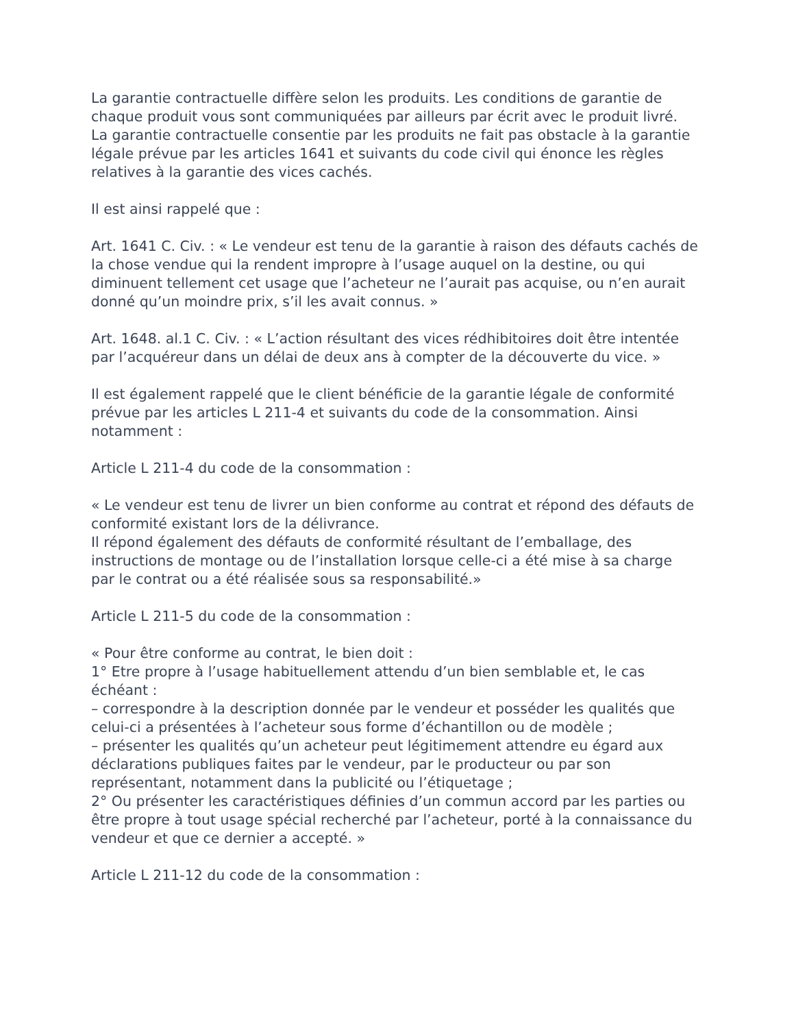La garantie contractuelle diffère selon les produits. Les conditions de garantie de chaque produit vous sont communiquées par ailleurs par écrit avec le produit livré. La garantie contractuelle consentie par les produits ne fait pas obstacle à la garantie légale prévue par les articles 1641 et suivants du code civil qui énonce les règles relatives à la garantie des vices cachés.
Il est ainsi rappelé que :
Art. 1641 C. Civ. : « Le vendeur est tenu de la garantie à raison des défauts cachés de la chose vendue qui la rendent impropre à l’usage auquel on la destine, ou qui diminuent tellement cet usage que l’acheteur ne l’aurait pas acquise, ou n’en aurait donné qu’un moindre prix, s’il les avait connus. »
Art. 1648. al.1 C. Civ. : « L’action résultant des vices rédhibitoires doit être intentée par l’acquéreur dans un délai de deux ans à compter de la découverte du vice. »
Il est également rappelé que le client bénéficie de la garantie légale de conformité prévue par les articles L 211-4 et suivants du code de la consommation. Ainsi notamment :
Article L 211-4 du code de la consommation :
« Le vendeur est tenu de livrer un bien conforme au contrat et répond des défauts de conformité existant lors de la délivrance.
Il répond également des défauts de conformité résultant de l’emballage, des instructions de montage ou de l’installation lorsque celle-ci a été mise à sa charge par le contrat ou a été réalisée sous sa responsabilité.»
Article L 211-5 du code de la consommation :
« Pour être conforme au contrat, le bien doit :
1° Etre propre à l’usage habituellement attendu d’un bien semblable et, le cas échéant :
– correspondre à la description donnée par le vendeur et posséder les qualités que celui-ci a présentées à l’acheteur sous forme d’échantillon ou de modèle ;
– présenter les qualités qu’un acheteur peut légitimement attendre eu égard aux déclarations publiques faites par le vendeur, par le producteur ou par son représentant, notamment dans la publicité ou l’étiquetage ;
2° Ou présenter les caractéristiques définies d’un commun accord par les parties ou être propre à tout usage spécial recherché par l’acheteur, porté à la connaissance du vendeur et que ce dernier a accepté. »
Article L 211-12 du code de la consommation :